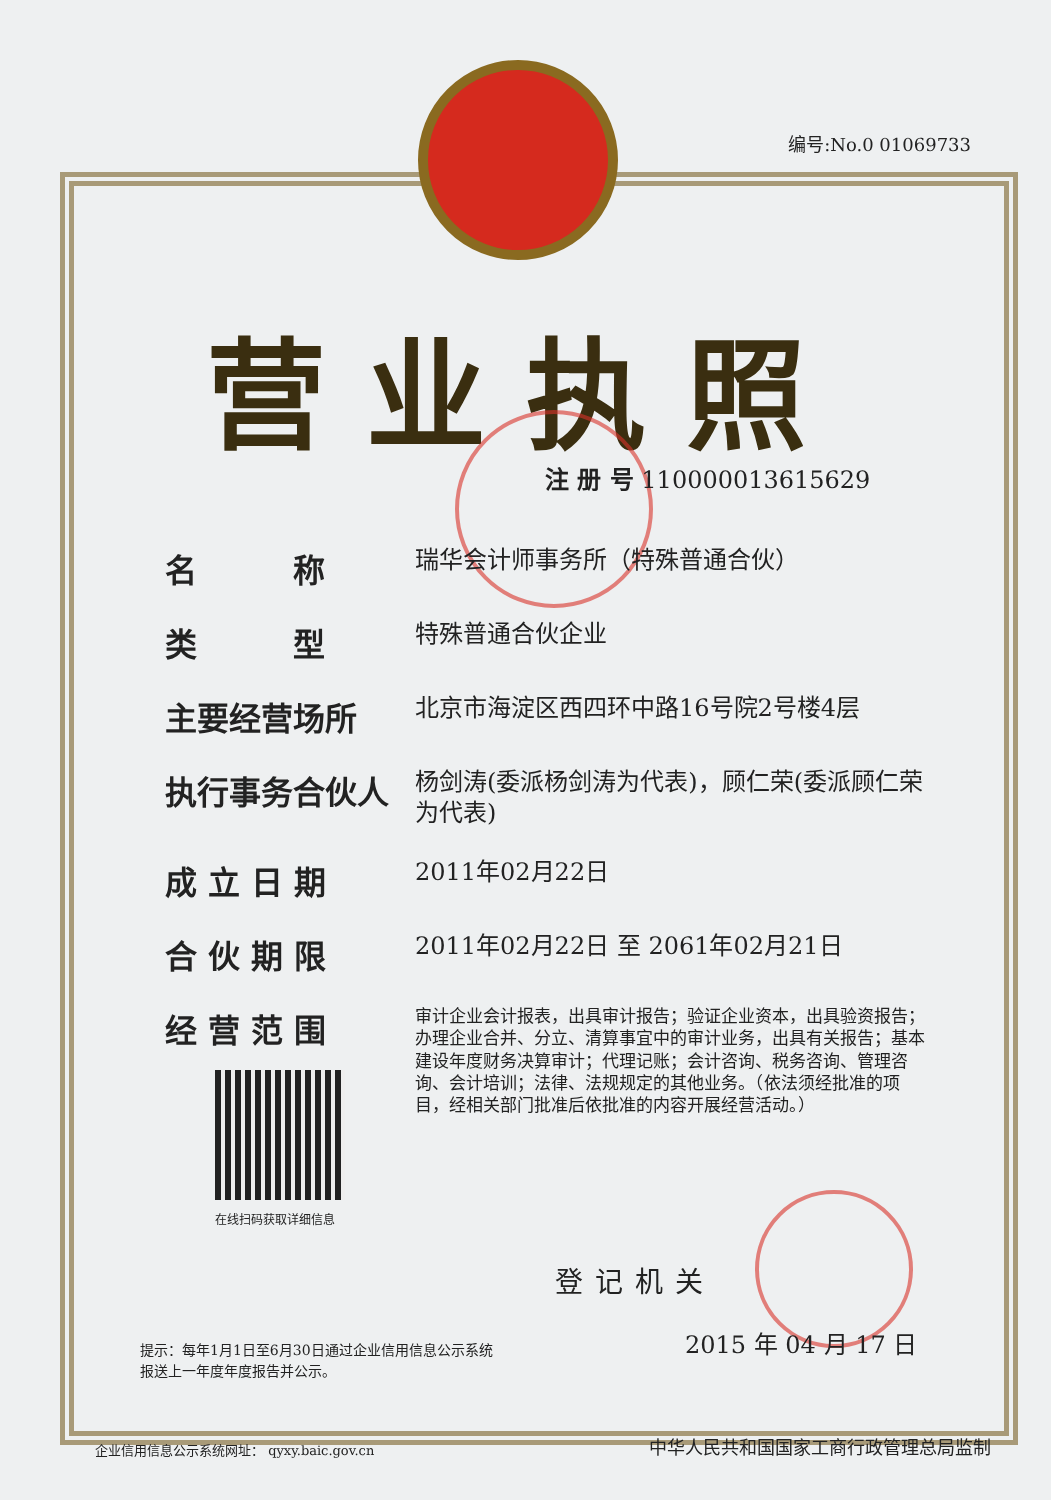编号:No.0 01069733
营业执照
注 册 号 110000013615629
名　　　称
瑞华会计师事务所（特殊普通合伙）
类　　　型
特殊普通合伙企业
主要经营场所
北京市海淀区西四环中路16号院2号楼4层
执行事务合伙人
杨剑涛(委派杨剑涛为代表)，顾仁荣(委派顾仁荣为代表)
成 立 日 期
2011年02月22日
合 伙 期 限
2011年02月22日 至 2061年02月21日
经 营 范 围
审计企业会计报表，出具审计报告；验证企业资本，出具验资报告；办理企业合并、分立、清算事宜中的审计业务，出具有关报告；基本建设年度财务决算审计；代理记账；会计咨询、税务咨询、管理咨询、会计培训；法律、法规规定的其他业务。（依法须经批准的项目，经相关部门批准后依批准的内容开展经营活动。）
在线扫码获取详细信息
登记机关
提示：每年1月1日至6月30日通过企业信用信息公示系统
报送上一年度年度报告并公示。
2015 年 04 月 17 日
企业信用信息公示系统网址： qyxy.baic.gov.cn
中华人民共和国国家工商行政管理总局监制